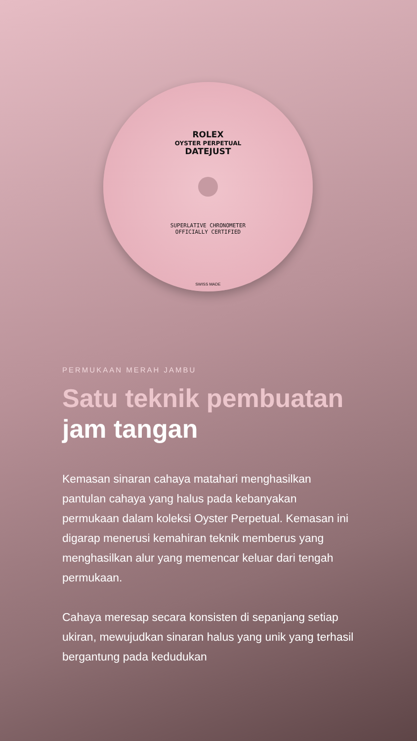ROLEX
OYSTER PERPETUAL
DATEJUST
SUPERLATIVE CHRONOMETER
OFFICIALLY CERTIFIED
SWISS MADE
PERMUKAAN MERAH JAMBU
Satu teknik pembuatan jam tangan
Kemasan sinaran cahaya matahari menghasilkan pantulan cahaya yang halus pada kebanyakan permukaan dalam koleksi Oyster Perpetual. Kemasan ini digarap menerusi kemahiran teknik memberus yang menghasilkan alur yang memencar keluar dari tengah permukaan.
Cahaya meresap secara konsisten di sepanjang setiap ukiran, mewujudkan sinaran halus yang unik yang terhasil bergantung pada kedudukan